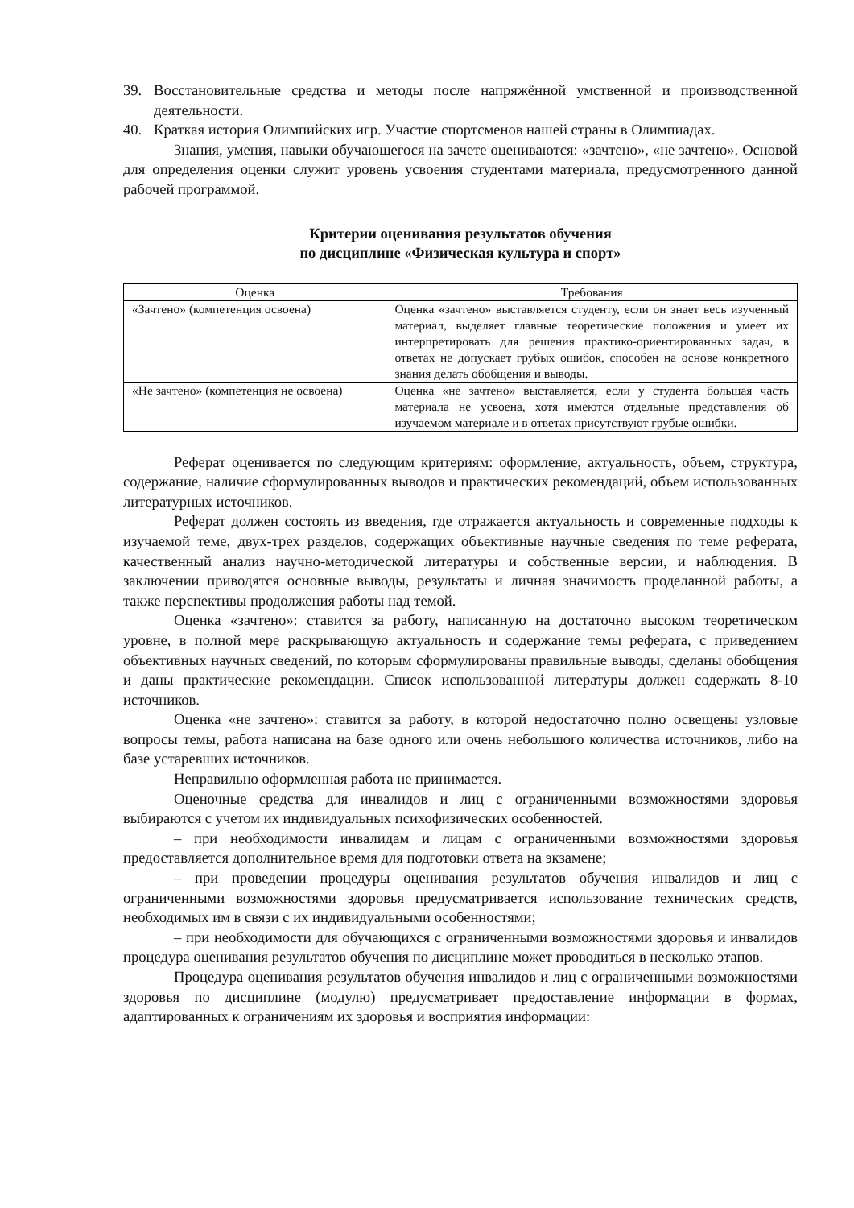39. Восстановительные средства и методы после напряжённой умственной и производственной деятельности.
40. Краткая история Олимпийских игр. Участие спортсменов нашей страны в Олимпиадах.
Знания, умения, навыки обучающегося на зачете оцениваются: «зачтено», «не зачтено». Основой для определения оценки служит уровень усвоения студентами материала, предусмотренного данной рабочей программой.
Критерии оценивания результатов обучения
по дисциплине «Физическая культура и спорт»
| Оценка | Требования |
| --- | --- |
| «Зачтено» (компетенция освоена) | Оценка «зачтено» выставляется студенту, если он знает весь изученный материал, выделяет главные теоретические положения и умеет их интерпретировать для решения практико-ориентированных задач, в ответах не допускает грубых ошибок, способен на основе конкретного знания делать обобщения и выводы. |
| «Не зачтено» (компетенция не освоена) | Оценка «не зачтено» выставляется, если у студента большая часть материала не усвоена, хотя имеются отдельные представления об изучаемом материале и в ответах присутствуют грубые ошибки. |
Реферат оценивается по следующим критериям: оформление, актуальность, объем, структура, содержание, наличие сформулированных выводов и практических рекомендаций, объем использованных литературных источников.
Реферат должен состоять из введения, где отражается актуальность и современные подходы к изучаемой теме, двух-трех разделов, содержащих объективные научные сведения по теме реферата, качественный анализ научно-методической литературы и собственные версии, и наблюдения. В заключении приводятся основные выводы, результаты и личная значимость проделанной работы, а также перспективы продолжения работы над темой.
Оценка «зачтено»: ставится за работу, написанную на достаточно высоком теоретическом уровне, в полной мере раскрывающую актуальность и содержание темы реферата, с приведением объективных научных сведений, по которым сформулированы правильные выводы, сделаны обобщения и даны практические рекомендации. Список использованной литературы должен содержать 8-10 источников.
Оценка «не зачтено»: ставится за работу, в которой недостаточно полно освещены узловые вопросы темы, работа написана на базе одного или очень небольшого количества источников, либо на базе устаревших источников.
Неправильно оформленная работа не принимается.
Оценочные средства для инвалидов и лиц с ограниченными возможностями здоровья выбираются с учетом их индивидуальных психофизических особенностей.
– при необходимости инвалидам и лицам с ограниченными возможностями здоровья предоставляется дополнительное время для подготовки ответа на экзамене;
– при проведении процедуры оценивания результатов обучения инвалидов и лиц с ограниченными возможностями здоровья предусматривается использование технических средств, необходимых им в связи с их индивидуальными особенностями;
– при необходимости для обучающихся с ограниченными возможностями здоровья и инвалидов процедура оценивания результатов обучения по дисциплине может проводиться в несколько этапов.
Процедура оценивания результатов обучения инвалидов и лиц с ограниченными возможностями здоровья по дисциплине (модулю) предусматривает предоставление информации в формах, адаптированных к ограничениям их здоровья и восприятия информации: